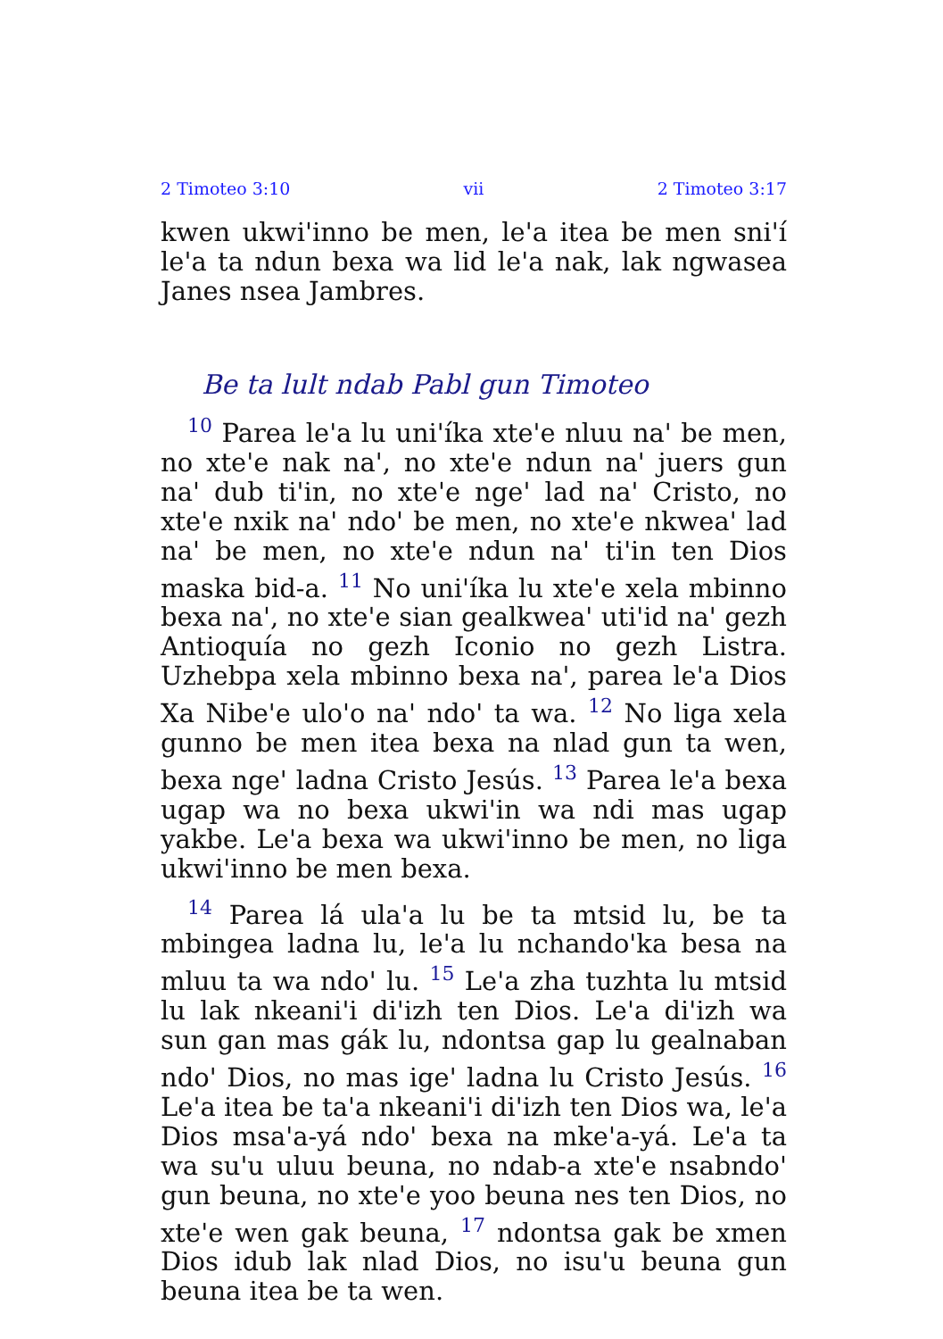2 Timoteo 3:10 vii 2 Timoteo 3:17
kwen ukwi'inno be men, le'a itea be men sni'í le'a ta ndun bexa wa lid le'a nak, lak ngwasea Janes nsea Jambres.
Be ta lult ndab Pabl gun Timoteo
<sup>10</sup> Parea le'a lu uni'íka xte'e nluu na' be men, no xte'e nak na', no xte'e ndun na' juers gun na' dub ti'in, no xte'e nge' lad na' Cristo, no xte'e nxik na' ndo' be men, no xte'e nkwea' lad na' be men, no xte'e ndun na' ti'in ten Dios maska bid-a. <sup>11</sup> No uni'íka lu xte'e xela mbinno bexa na', no xte'e sian gealkwea' uti'id na' gezh Antioquía no gezh Iconio no gezh Listra. Uzhebpa xela mbinno bexa na', parea le'a Dios Xa Nibe'e ulo'o na' ndo' ta wa. <sup>12</sup> No liga xela gunno be men itea bexa na nlad gun ta wen, bexa nge' ladna Cristo Jesús. <sup>13</sup> Parea le'a bexa ugap wa no bexa ukwi'in wa ndi mas ugap yakbe. Le'a bexa wa ukwi'inno be men, no liga ukwi'inno be men bexa.
<sup>14</sup> Parea lá ula'a lu be ta mtsid lu, be ta mbingea ladna lu, le'a lu nchando'ka besa na mluu ta wa ndo' lu. <sup>15</sup> Le'a zha tuzhta lu mtsid lu lak nkeani'i di'izh ten Dios. Le'a di'izh wa sun gan mas gák lu, ndontsa gap lu gealnaban ndo' Dios, no mas ige' ladna lu Cristo Jesús. <sup>16</sup> Le'a itea be ta'a nkeani'i di'izh ten Dios wa, le'a Dios msa'a-yá ndo' bexa na mke'a-yá. Le'a ta wa su'u uluu beuna, no ndab-a xte'e nsabndo' gun beuna, no xte'e yoo beuna nes ten Dios, no xte'e wen gak beuna, <sup>17</sup> ndontsa gak be xmen Dios idub lak nlad Dios, no isu'u beuna gun beuna itea be ta wen.